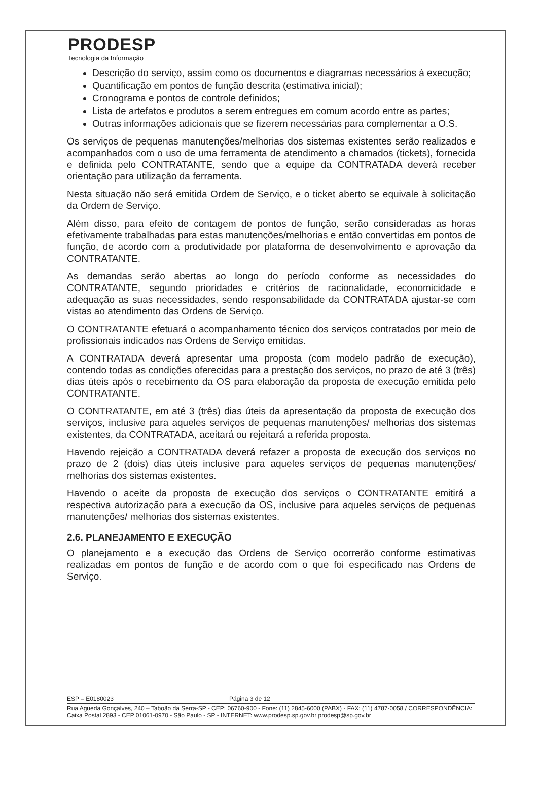PRODESP
Tecnologia da Informação
Descrição do serviço, assim como os documentos e diagramas necessários à execução;
Quantificação em pontos de função descrita (estimativa inicial);
Cronograma e pontos de controle definidos;
Lista de artefatos e produtos a serem entregues em comum acordo entre as partes;
Outras informações adicionais que se fizerem necessárias para complementar a O.S.
Os serviços de pequenas manutenções/melhorias dos sistemas existentes serão realizados e acompanhados com o uso de uma ferramenta de atendimento a chamados (tickets), fornecida e definida pelo CONTRATANTE, sendo que a equipe da CONTRATADA deverá receber orientação para utilização da ferramenta.
Nesta situação não será emitida Ordem de Serviço, e o ticket aberto se equivale à solicitação da Ordem de Serviço.
Além disso, para efeito de contagem de pontos de função, serão consideradas as horas efetivamente trabalhadas para estas manutenções/melhorias e então convertidas em pontos de função, de acordo com a produtividade por plataforma de desenvolvimento e aprovação da CONTRATANTE.
As demandas serão abertas ao longo do período conforme as necessidades do CONTRATANTE, segundo prioridades e critérios de racionalidade, economicidade e adequação as suas necessidades, sendo responsabilidade da CONTRATADA ajustar-se com vistas ao atendimento das Ordens de Serviço.
O CONTRATANTE efetuará o acompanhamento técnico dos serviços contratados por meio de profissionais indicados nas Ordens de Serviço emitidas.
A CONTRATADA deverá apresentar uma proposta (com modelo padrão de execução), contendo todas as condições oferecidas para a prestação dos serviços, no prazo de até 3 (três) dias úteis após o recebimento da OS para elaboração da proposta de execução emitida pelo CONTRATANTE.
O CONTRATANTE, em até 3 (três) dias úteis da apresentação da proposta de execução dos serviços, inclusive para aqueles serviços de pequenas manutenções/ melhorias dos sistemas existentes, da CONTRATADA, aceitará ou rejeitará a referida proposta.
Havendo rejeição a CONTRATADA deverá refazer a proposta de execução dos serviços no prazo de 2 (dois) dias úteis inclusive para aqueles serviços de pequenas manutenções/ melhorias dos sistemas existentes.
Havendo o aceite da proposta de execução dos serviços o CONTRATANTE emitirá a respectiva autorização para a execução da OS, inclusive para aqueles serviços de pequenas manutenções/ melhorias dos sistemas existentes.
2.6. PLANEJAMENTO E EXECUÇÃO
O planejamento e a execução das Ordens de Serviço ocorrerão conforme estimativas realizadas em pontos de função e de acordo com o que foi especificado nas Ordens de Serviço.
ESP – E0180023 Página 3 de 12
Rua Agueda Gonçalves, 240 – Taboão da Serra-SP - CEP: 06760-900 - Fone: (11) 2845-6000 (PABX) - FAX: (11) 4787-0058 / CORRESPONDÊNCIA: Caixa Postal 2893 - CEP 01061-0970 - São Paulo - SP - INTERNET: www.prodesp.sp.gov.br prodesp@sp.gov.br